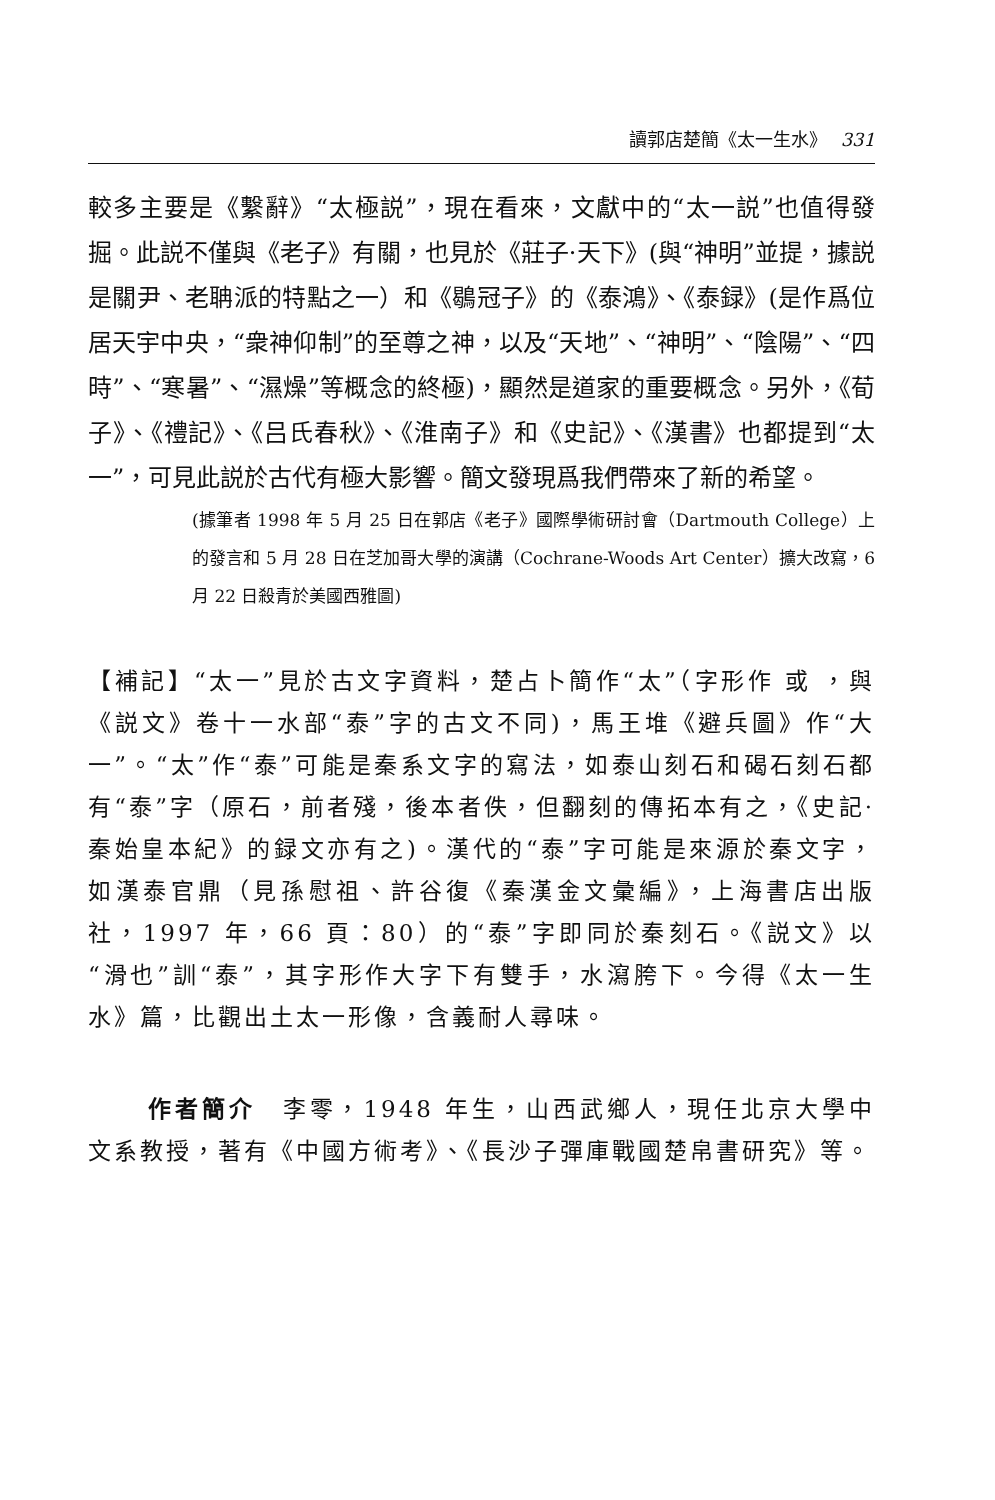讀郭店楚簡《太一生水》 331
較多主要是《繫辭》“太極説”，現在看來，文獻中的“太一説”也值得發掘。此説不僅與《老子》有關，也見於《莊子·天下》(與“神明”並提，據説是關尹、老聃派的特點之一）和《鶡冠子》的《泰鴻》、《泰録》(是作爲位居天宇中央，“衆神仰制”的至尊之神，以及“天地”、“神明”、“陰陽”、“四時”、“寒暑”、“濕燥”等概念的終極)，顯然是道家的重要概念。另外，《荀子》、《禮記》、《吕氏春秋》、《淮南子》和《史記》、《漢書》也都提到“太一”，可見此説於古代有極大影響。簡文發現爲我們帶來了新的希望。
(據筆者 1998 年 5 月 25 日在郭店《老子》國際學術研討會（Dartmouth College）上的發言和 5 月 28 日在芝加哥大學的演講（Cochrane-Woods Art Center）擴大改寫，6 月 22 日殺青於美國西雅圖)
【補記】“太一”見於古文字資料，楚占卜簡作“太”（字形作 或 ，與《説文》卷十一水部“泰”字的古文不同)，馬王堆《避兵圖》作“大一”。“太”作“泰”可能是秦系文字的寫法，如泰山刻石和碣石刻石都有“泰”字（原石，前者殘，後本者佚，但翻刻的傳拓本有之，《史記·秦始皇本紀》的録文亦有之)。漢代的“泰”字可能是來源於秦文字，如漢泰官鼎（見孫慰祖、許谷復《秦漢金文彙編》，上海書店出版社，1997 年，66 頁：80）的“泰”字即同於秦刻石。《説文》以“滑也”訓“泰”，其字形作大字下有雙手，水瀉胯下。今得《太一生水》篇，比觀出土太一形像，含義耐人尋味。
作者簡介　李零，1948 年生，山西武鄉人，現任北京大學中文系教授，著有《中國方術考》、《長沙子彈庫戰國楚帛書研究》等。